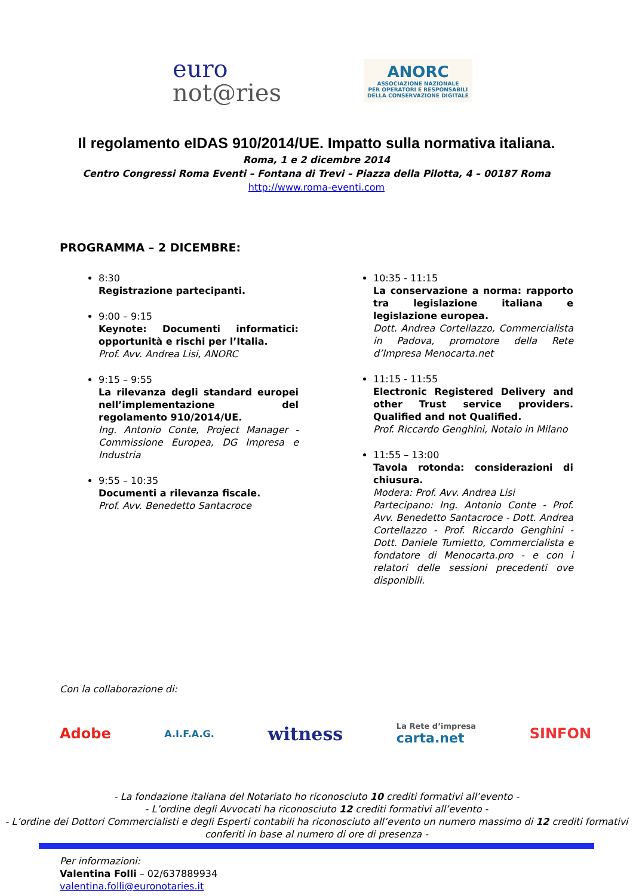euro
not@ries
ANORC
ASSOCIAZIONE NAZIONALE
PER OPERATORI E RESPONSABILI
DELLA CONSERVAZIONE DIGITALE
Il regolamento eIDAS 910/2014/UE. Impatto sulla normativa italiana.
Roma, 1 e 2 dicembre 2014
Centro Congressi Roma Eventi – Fontana di Trevi – Piazza della Pilotta, 4 – 00187 Roma
http://www.roma-eventi.com
PROGRAMMA – 2 DICEMBRE:
8:30
Registrazione partecipanti.
9:00 – 9:15
Keynote: Documenti informatici: opportunità e rischi per l’Italia.
Prof. Avv. Andrea Lisi, ANORC
9:15 – 9:55
La rilevanza degli standard europei nell’implementazione del regolamento 910/2014/UE.
Ing. Antonio Conte, Project Manager - Commissione Europea, DG Impresa e Industria
9:55 – 10:35
Documenti a rilevanza fiscale.
Prof. Avv. Benedetto Santacroce
10:35 - 11:15
La conservazione a norma: rapporto tra legislazione italiana e legislazione europea.
Dott. Andrea Cortellazzo, Commercialista in Padova, promotore della Rete d’Impresa Menocarta.net
11:15 - 11:55
Electronic Registered Delivery and other Trust service providers. Qualified and not Qualified.
Prof. Riccardo Genghini, Notaio in Milano
11:55 – 13:00
Tavola rotonda: considerazioni di chiusura.
Modera: Prof. Avv. Andrea Lisi
Partecipano: Ing. Antonio Conte - Prof. Avv. Benedetto Santacroce - Dott. Andrea Cortellazzo - Prof. Riccardo Genghini - Dott. Daniele Tumietto, Commercialista e fondatore di Menocarta.pro - e con i relatori delle sessioni precedenti ove disponibili.
Con la collaborazione di:
Adobe A.I.F.A.G. witness La Rete d’impresa
carta.net SINFON
- La fondazione italiana del Notariato ho riconosciuto 10 crediti formativi all’evento -
- L’ordine degli Avvocati ha riconosciuto 12 crediti formativi all’evento -
- L’ordine dei Dottori Commercialisti e degli Esperti contabili ha riconosciuto all’evento un numero massimo di 12 crediti formativi conferiti in base al numero di ore di presenza -
Per informazioni:
Valentina Folli – 02/637889934
valentina.folli@euronotaries.it